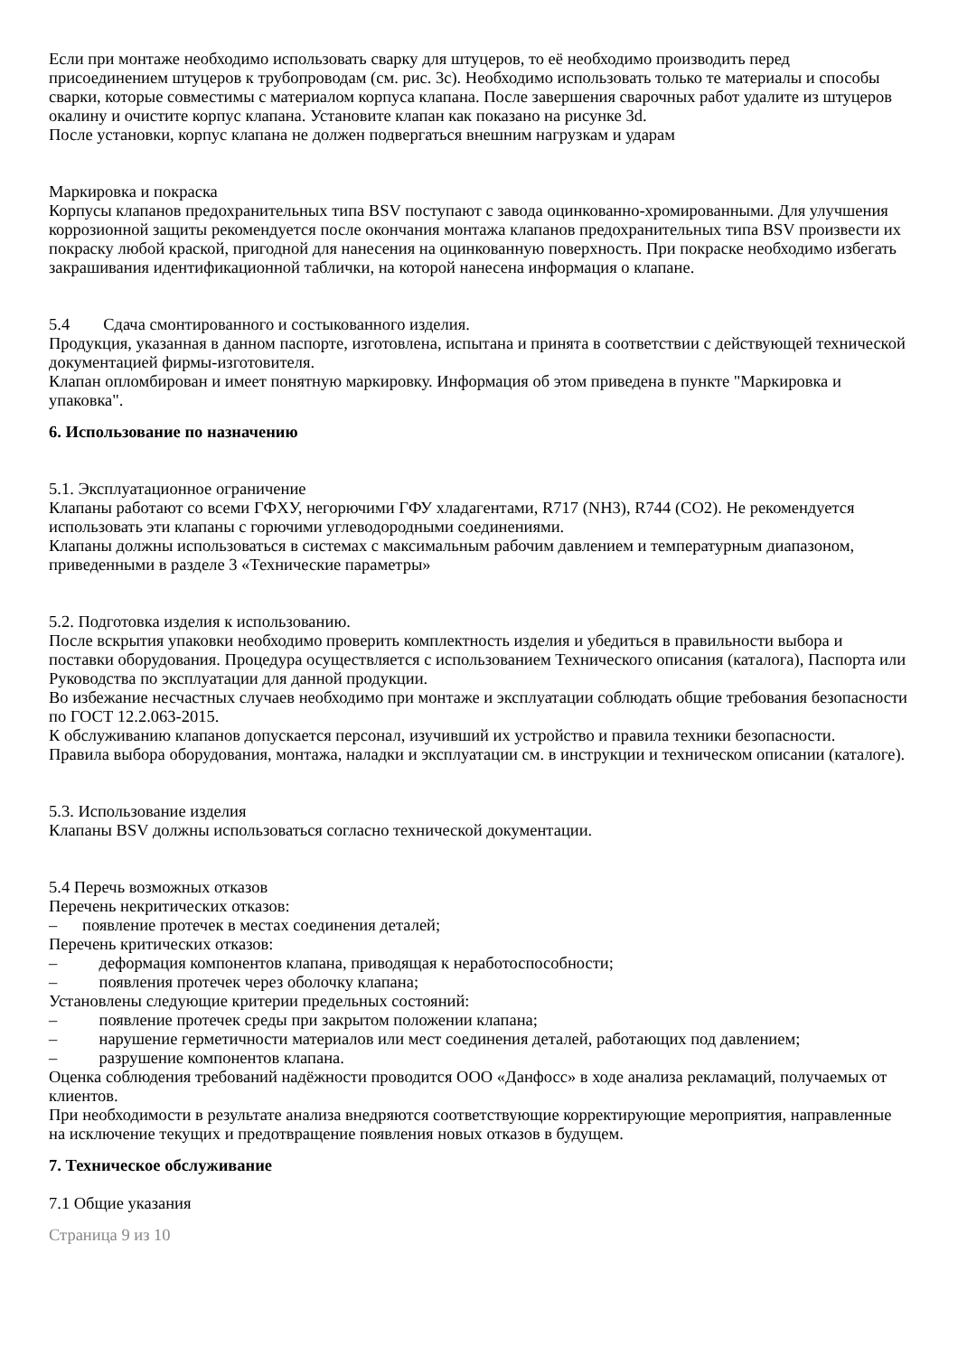Если при монтаже необходимо использовать сварку для штуцеров, то её необходимо производить перед присоединением штуцеров к трубопроводам (см. рис. 3c). Необходимо использовать только те материалы и способы сварки, которые совместимы с материалом корпуса клапана. После завершения сварочных работ удалите из штуцеров окалину и очистите корпус клапана. Установите клапан как показано на рисунке 3d.
После установки, корпус клапана не должен подвергаться внешним нагрузкам и ударам
Маркировка и покраска
Корпусы клапанов предохранительных типа BSV поступают с завода оцинкованно-хромированными. Для улучшения коррозионной защиты рекомендуется после окончания монтажа клапанов предохранительных типа BSV произвести их покраску любой краской, пригодной для нанесения на оцинкованную поверхность. При покраске необходимо избегать закрашивания идентификационной таблички, на которой нанесена информация о клапане.
5.4 Сдача смонтированного и состыкованного изделия.
Продукция, указанная в данном паспорте, изготовлена, испытана и принята в соответствии с действующей технической документацией фирмы-изготовителя.
Клапан опломбирован и имеет понятную маркировку. Информация об этом приведена в пункте "Маркировка и упаковка".
6. Использование по назначению
5.1. Эксплуатационное ограничение
Клапаны работают со всеми ГФХУ, негорючими ГФУ хладагентами, R717 (NH3), R744 (CO2). Не рекомендуется использовать эти клапаны с горючими углеводородными соединениями.
Клапаны должны использоваться в системах с максимальным рабочим давлением и температурным диапазоном, приведенными в разделе 3 «Технические параметры»
5.2. Подготовка изделия к использованию.
После вскрытия упаковки необходимо проверить комплектность изделия и убедиться в правильности выбора и поставки оборудования. Процедура осуществляется с использованием Технического описания (каталога), Паспорта или Руководства по эксплуатации для данной продукции.
Во избежание несчастных случаев необходимо при монтаже и эксплуатации соблюдать общие требования безопасности по ГОСТ 12.2.063-2015.
К обслуживанию клапанов допускается персонал, изучивший их устройство и правила техники безопасности.
Правила выбора оборудования, монтажа, наладки и эксплуатации см. в инструкции и техническом описании (каталоге).
5.3. Использование изделия
Клапаны BSV должны использоваться согласно технической документации.
5.4 Перечь возможных отказов
Перечень некритических отказов:
– появление протечек в местах соединения деталей;
Перечень критических отказов:
– деформация компонентов клапана, приводящая к неработоспособности;
– появления протечек через оболочку клапана;
Установлены следующие критерии предельных состояний:
– появление протечек среды при закрытом положении клапана;
– нарушение герметичности материалов или мест соединения деталей, работающих под давлением;
– разрушение компонентов клапана.
Оценка соблюдения требований надёжности проводится ООО «Данфосс» в ходе анализа рекламаций, получаемых от клиентов.
При необходимости в результате анализа внедряются соответствующие корректирующие мероприятия, направленные на исключение текущих и предотвращение появления новых отказов в будущем.
7. Техническое обслуживание
7.1 Общие указания
Страница 9 из 10